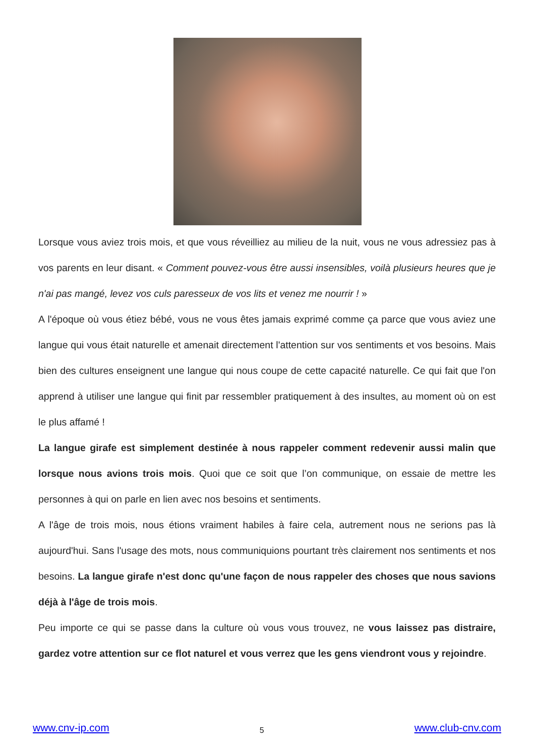Lorsque vous aviez trois mois, et que vous réveilliez au milieu de la nuit, vous ne vous adressiez pas à vos parents en leur disant. « Comment pouvez-vous être aussi insensibles, voilà plusieurs heures que je n'ai pas mangé, levez vos culs paresseux de vos lits et venez me nourrir ! »
A l'époque où vous étiez bébé, vous ne vous êtes jamais exprimé comme ça parce que vous aviez une langue qui vous était naturelle et amenait directement l'attention sur vos sentiments et vos besoins. Mais bien des cultures enseignent une langue qui nous coupe de cette capacité naturelle. Ce qui fait que l'on apprend à utiliser une langue qui finit par ressembler pratiquement à des insultes, au moment où on est le plus affamé !
La langue girafe est simplement destinée à nous rappeler comment redevenir aussi malin que lorsque nous avions trois mois. Quoi que ce soit que l’on communique, on essaie de mettre les personnes à qui on parle en lien avec nos besoins et sentiments.
A l'âge de trois mois, nous étions vraiment habiles à faire cela, autrement nous ne serions pas là aujourd'hui. Sans l'usage des mots, nous communiquions pourtant très clairement nos sentiments et nos besoins. La langue girafe n'est donc qu'une façon de nous rappeler des choses que nous savions déjà à l'âge de trois mois.
Peu importe ce qui se passe dans la culture où vous vous trouvez, ne vous laissez pas distraire, gardez votre attention sur ce flot naturel et vous verrez que les gens viendront vous y rejoindre.
www.cnv-ip.com 5 www.club-cnv.com